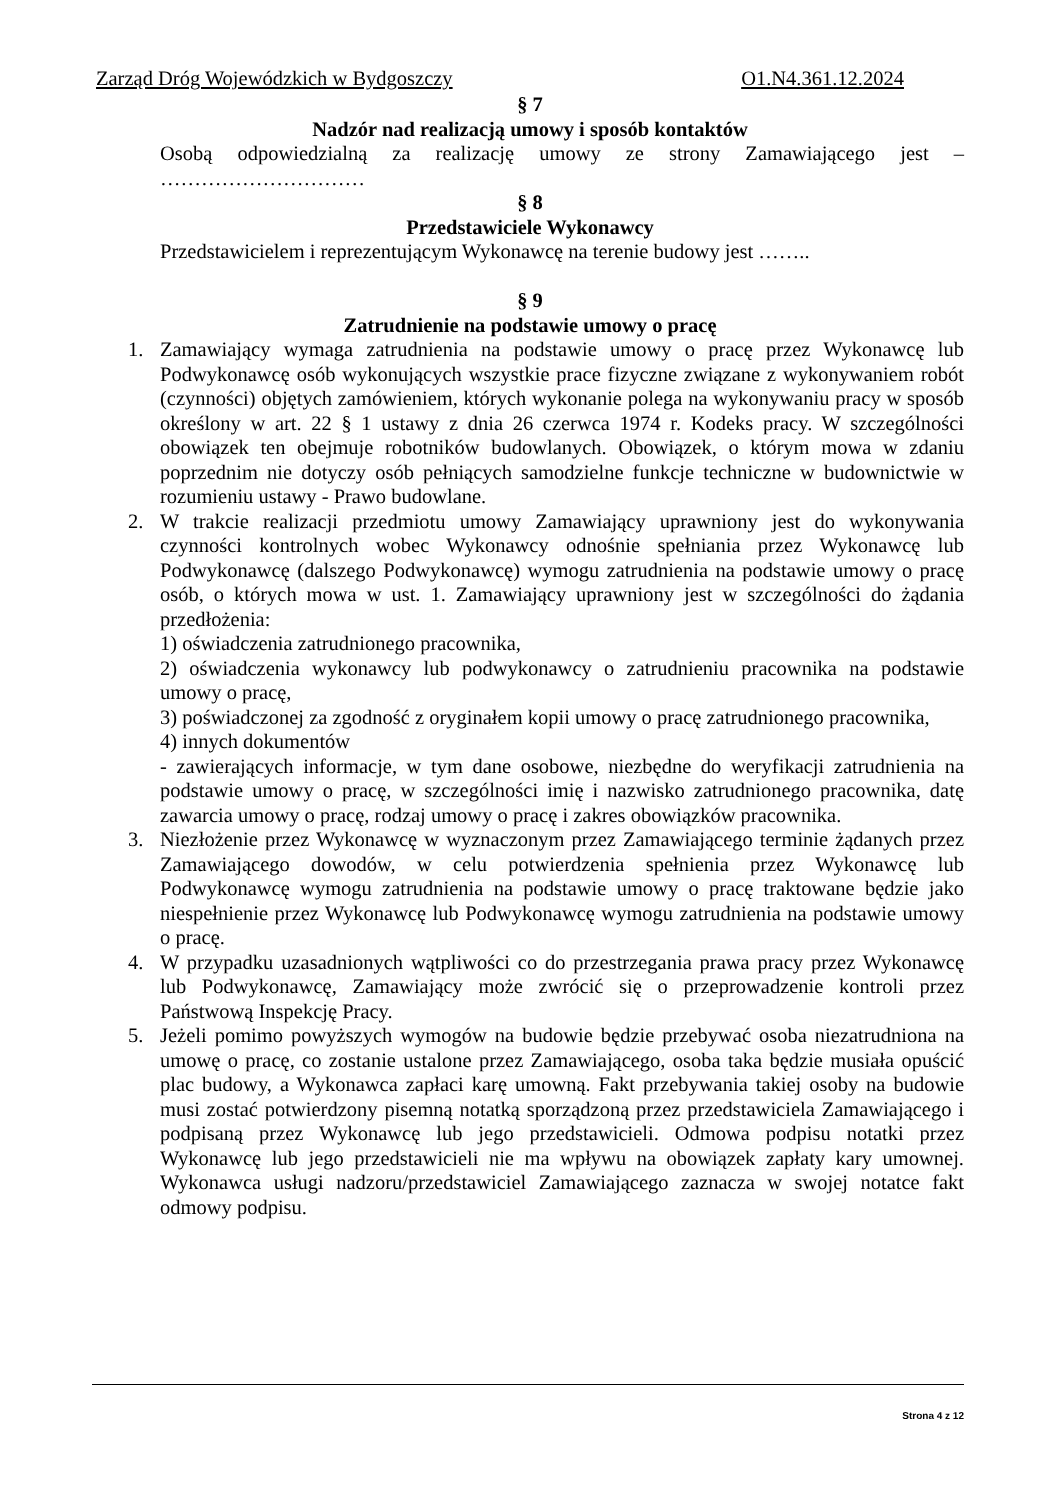Zarząd Dróg Wojewódzkich w Bydgoszczy O1.N4.361.12.2024
§ 7
Nadzór nad realizacją umowy i sposób kontaktów
Osobą odpowiedzialną za realizację umowy ze strony Zamawiającego jest – …………………………
§ 8
Przedstawiciele Wykonawcy
Przedstawicielem i reprezentującym Wykonawcę na terenie budowy jest ……..
§ 9
Zatrudnienie na podstawie umowy o pracę
1. Zamawiający wymaga zatrudnienia na podstawie umowy o pracę przez Wykonawcę lub Podwykonawcę osób wykonujących wszystkie prace fizyczne związane z wykonywaniem robót (czynności) objętych zamówieniem, których wykonanie polega na wykonywaniu pracy w sposób określony w art. 22 § 1 ustawy z dnia 26 czerwca 1974 r. Kodeks pracy. W szczególności obowiązek ten obejmuje robotników budowlanych. Obowiązek, o którym mowa w zdaniu poprzednim nie dotyczy osób pełniących samodzielne funkcje techniczne w budownictwie w rozumieniu ustawy - Prawo budowlane.
2. W trakcie realizacji przedmiotu umowy Zamawiający uprawniony jest do wykonywania czynności kontrolnych wobec Wykonawcy odnośnie spełniania przez Wykonawcę lub Podwykonawcę (dalszego Podwykonawcę) wymogu zatrudnienia na podstawie umowy o pracę osób, o których mowa w ust. 1. Zamawiający uprawniony jest w szczególności do żądania przedłożenia:
1) oświadczenia zatrudnionego pracownika,
2) oświadczenia wykonawcy lub podwykonawcy o zatrudnieniu pracownika na podstawie umowy o pracę,
3) poświadczonej za zgodność z oryginałem kopii umowy o pracę zatrudnionego pracownika,
4) innych dokumentów
- zawierających informacje, w tym dane osobowe, niezbędne do weryfikacji zatrudnienia na podstawie umowy o pracę, w szczególności imię i nazwisko zatrudnionego pracownika, datę zawarcia umowy o pracę, rodzaj umowy o pracę i zakres obowiązków pracownika.
3. Niezłożenie przez Wykonawcę w wyznaczonym przez Zamawiającego terminie żądanych przez Zamawiającego dowodów, w celu potwierdzenia spełnienia przez Wykonawcę lub Podwykonawcę wymogu zatrudnienia na podstawie umowy o pracę traktowane będzie jako niespełnienie przez Wykonawcę lub Podwykonawcę wymogu zatrudnienia na podstawie umowy o pracę.
4. W przypadku uzasadnionych wątpliwości co do przestrzegania prawa pracy przez Wykonawcę lub Podwykonawcę, Zamawiający może zwrócić się o przeprowadzenie kontroli przez Państwową Inspekcję Pracy.
5. Jeżeli pomimo powyższych wymogów na budowie będzie przebywać osoba niezatrudniona na umowę o pracę, co zostanie ustalone przez Zamawiającego, osoba taka będzie musiała opuścić plac budowy, a Wykonawca zapłaci karę umowną. Fakt przebywania takiej osoby na budowie musi zostać potwierdzony pisemną notatką sporządzoną przez przedstawiciela Zamawiającego i podpisaną przez Wykonawcę lub jego przedstawicieli. Odmowa podpisu notatki przez Wykonawcę lub jego przedstawicieli nie ma wpływu na obowiązek zapłaty kary umownej. Wykonawca usługi nadzoru/przedstawiciel Zamawiającego zaznacza w swojej notatce fakt odmowy podpisu.
Strona 4 z 12